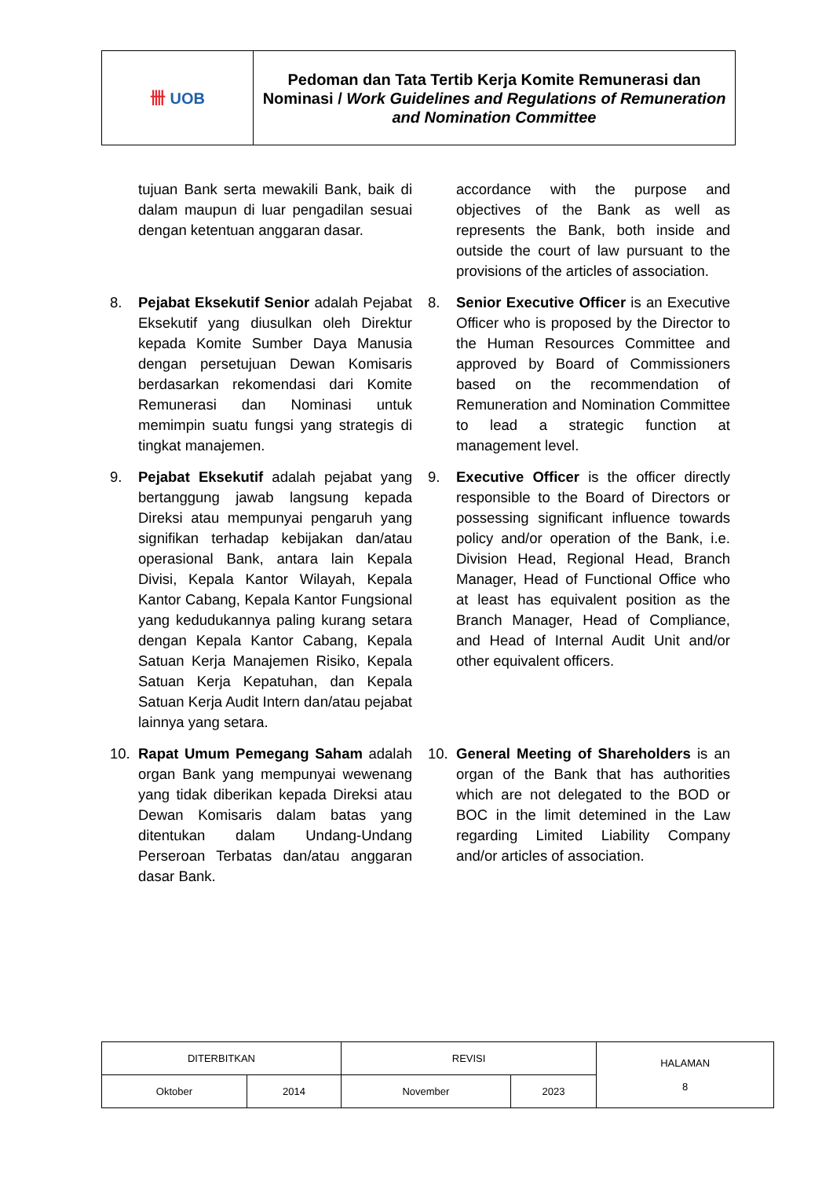| 卌 UOB | Pedoman dan Tata Tertib Kerja Komite Remunerasi dan Nominasi / Work Guidelines and Regulations of Remuneration and Nomination Committee |
tujuan Bank serta mewakili Bank, baik di dalam maupun di luar pengadilan sesuai dengan ketentuan anggaran dasar.
accordance with the purpose and objectives of the Bank as well as represents the Bank, both inside and outside the court of law pursuant to the provisions of the articles of association.
8. Pejabat Eksekutif Senior adalah Pejabat Eksekutif yang diusulkan oleh Direktur kepada Komite Sumber Daya Manusia dengan persetujuan Dewan Komisaris berdasarkan rekomendasi dari Komite Remunerasi dan Nominasi untuk memimpin suatu fungsi yang strategis di tingkat manajemen.
8. Senior Executive Officer is an Executive Officer who is proposed by the Director to the Human Resources Committee and approved by Board of Commissioners based on the recommendation of Remuneration and Nomination Committee to lead a strategic function at management level.
9. Pejabat Eksekutif adalah pejabat yang bertanggung jawab langsung kepada Direksi atau mempunyai pengaruh yang signifikan terhadap kebijakan dan/atau operasional Bank, antara lain Kepala Divisi, Kepala Kantor Wilayah, Kepala Kantor Cabang, Kepala Kantor Fungsional yang kedudukannya paling kurang setara dengan Kepala Kantor Cabang, Kepala Satuan Kerja Manajemen Risiko, Kepala Satuan Kerja Kepatuhan, dan Kepala Satuan Kerja Audit Intern dan/atau pejabat lainnya yang setara.
9. Executive Officer is the officer directly responsible to the Board of Directors or possessing significant influence towards policy and/or operation of the Bank, i.e. Division Head, Regional Head, Branch Manager, Head of Functional Office who at least has equivalent position as the Branch Manager, Head of Compliance, and Head of Internal Audit Unit and/or other equivalent officers.
10. Rapat Umum Pemegang Saham adalah organ Bank yang mempunyai wewenang yang tidak diberikan kepada Direksi atau Dewan Komisaris dalam batas yang ditentukan dalam Undang-Undang Perseroan Terbatas dan/atau anggaran dasar Bank.
10. General Meeting of Shareholders is an organ of the Bank that has authorities which are not delegated to the BOD or BOC in the limit detemined in the Law regarding Limited Liability Company and/or articles of association.
| DITERBITKAN | | REVISI | | HALAMAN 8 |
| Oktober | 2014 | November | 2023 | |